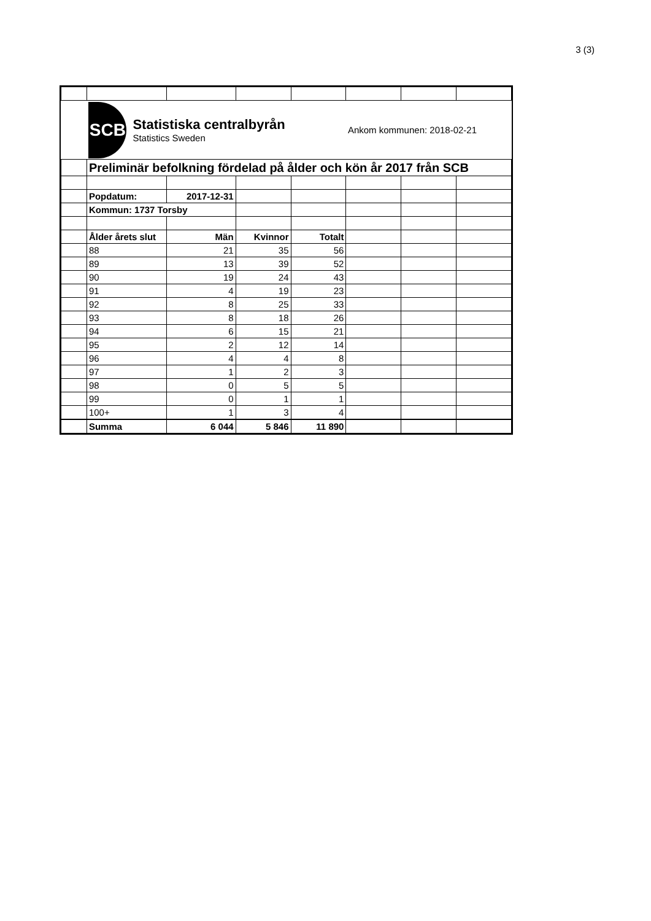3 (3)
| | SCB Statistiska centralbyrån Statistics Sweden | | | | Ankom kommunen: 2018-02-21 | | |
| | Preliminär befolkning fördelad på ålder och kön år 2017 från SCB | | | | | | |
| | Popdatum: | 2017-12-31 | | | | | |
| | Kommun: 1737 Torsby | | | | | | |
| | Ålder årets slut | Män | Kvinnor | Totalt | | | |
| | 88 | 21 | 35 | 56 | | | |
| | 89 | 13 | 39 | 52 | | | |
| | 90 | 19 | 24 | 43 | | | |
| | 91 | 4 | 19 | 23 | | | |
| | 92 | 8 | 25 | 33 | | | |
| | 93 | 8 | 18 | 26 | | | |
| | 94 | 6 | 15 | 21 | | | |
| | 95 | 2 | 12 | 14 | | | |
| | 96 | 4 | 4 | 8 | | | |
| | 97 | 1 | 2 | 3 | | | |
| | 98 | 0 | 5 | 5 | | | |
| | 99 | 0 | 1 | 1 | | | |
| | 100+ | 1 | 3 | 4 | | | |
| | Summa | 6 044 | 5 846 | 11 890 | | | |